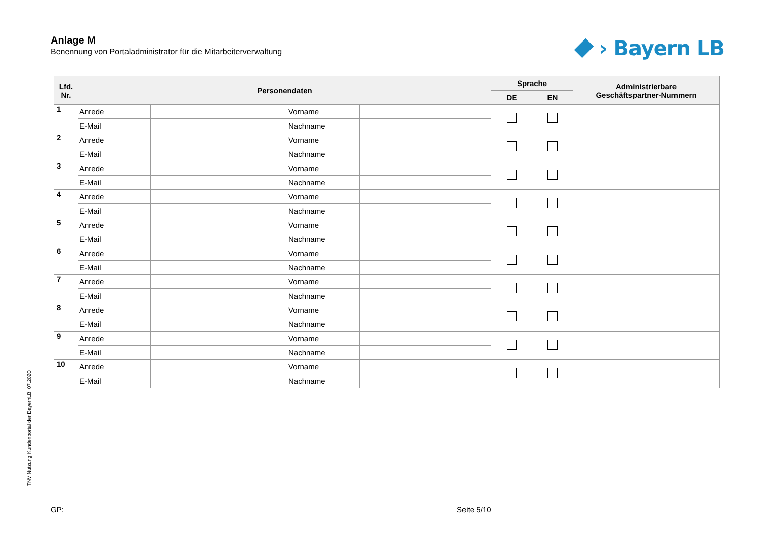Anlage M
Benennung von Portaladministrator für die Mitarbeiterverwaltung
› Bayern LB
| Lfd. Nr. | Personendaten | | | | Sprache | | Administrierbare Geschäftspartner-Nummern |
| --- | --- | --- | --- | --- | --- | --- | --- |
| | | | | | DE | EN | |
| 1 | Anrede | | Vorname | | | | |
| | E-Mail | | Nachname | | | | |
| 2 | Anrede | | Vorname | | | | |
| | E-Mail | | Nachname | | | | |
| 3 | Anrede | | Vorname | | | | |
| | E-Mail | | Nachname | | | | |
| 4 | Anrede | | Vorname | | | | |
| | E-Mail | | Nachname | | | | |
| 5 | Anrede | | Vorname | | | | |
| | E-Mail | | Nachname | | | | |
| 6 | Anrede | | Vorname | | | | |
| | E-Mail | | Nachname | | | | |
| 7 | Anrede | | Vorname | | | | |
| | E-Mail | | Nachname | | | | |
| 8 | Anrede | | Vorname | | | | |
| | E-Mail | | Nachname | | | | |
| 9 | Anrede | | Vorname | | | | |
| | E-Mail | | Nachname | | | | |
| 10 | Anrede | | Vorname | | | | |
| | E-Mail | | Nachname | | | | |
TNV Nutzung Kundenportal der BayernLB 07.2020
GP: Seite 5/10